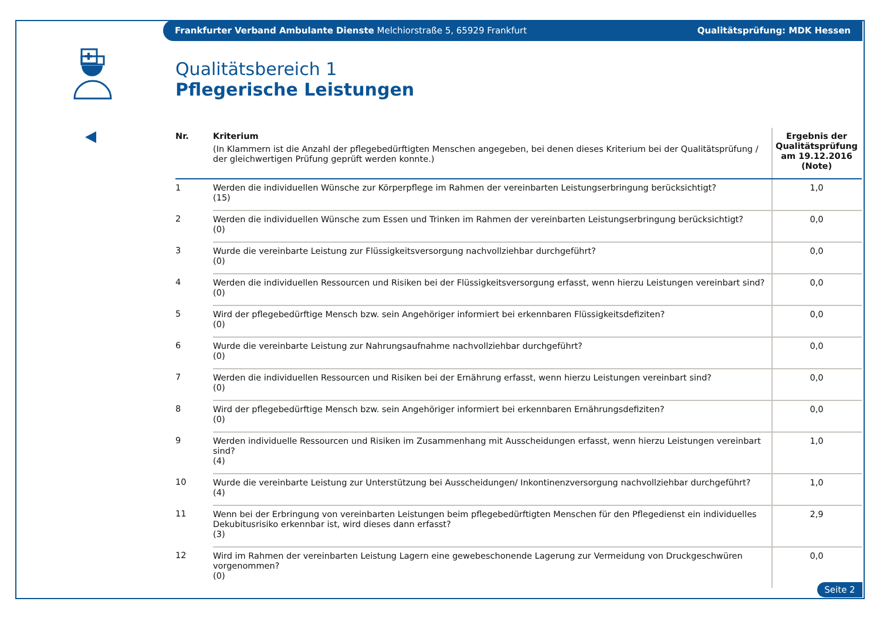Frankfurter Verband Ambulante Dienste Melchiorstraße 5, 65929 Frankfurt Qualitätsprüfung: MDK Hessen
Qualitätsbereich 1
Pflegerische Leistungen
| Nr. | Kriterium (In Klammern ist die Anzahl der pflegebedürftigten Menschen angegeben, bei denen dieses Kriterium bei der Qualitätsprüfung / der gleichwertigen Prüfung geprüft werden konnte.) | Ergebnis der Qualitätsprüfung am 19.12.2016 (Note) |
| --- | --- | --- |
| 1 | Werden die individuellen Wünsche zur Körperpflege im Rahmen der vereinbarten Leistungserbringung berücksichtigt? (15) | 1,0 |
| 2 | Werden die individuellen Wünsche zum Essen und Trinken im Rahmen der vereinbarten Leistungserbringung berücksichtigt? (0) | 0,0 |
| 3 | Wurde die vereinbarte Leistung zur Flüssigkeitsversorgung nachvollziehbar durchgeführt? (0) | 0,0 |
| 4 | Werden die individuellen Ressourcen und Risiken bei der Flüssigkeitsversorgung erfasst, wenn hierzu Leistungen vereinbart sind? (0) | 0,0 |
| 5 | Wird der pflegebedürftige Mensch bzw. sein Angehöriger informiert bei erkennbaren Flüssigkeitsdefiziten? (0) | 0,0 |
| 6 | Wurde die vereinbarte Leistung zur Nahrungsaufnahme nachvollziehbar durchgeführt? (0) | 0,0 |
| 7 | Werden die individuellen Ressourcen und Risiken bei der Ernährung erfasst, wenn hierzu Leistungen vereinbart sind? (0) | 0,0 |
| 8 | Wird der pflegebedürftige Mensch bzw. sein Angehöriger informiert bei erkennbaren Ernährungsdefiziten? (0) | 0,0 |
| 9 | Werden individuelle Ressourcen und Risiken im Zusammenhang mit Ausscheidungen erfasst, wenn hierzu Leistungen vereinbart sind? (4) | 1,0 |
| 10 | Wurde die vereinbarte Leistung zur Unterstützung bei Ausscheidungen/ Inkontinenzversorgung nachvollziehbar durchgeführt? (4) | 1,0 |
| 11 | Wenn bei der Erbringung von vereinbarten Leistungen beim pflegebedürftigten Menschen für den Pflegedienst ein individuelles Dekubitusrisiko erkennbar ist, wird dieses dann erfasst? (3) | 2,9 |
| 12 | Wird im Rahmen der vereinbarten Leistung Lagern eine gewebeschonende Lagerung zur Vermeidung von Druckgeschwüren vorgenommen? (0) | 0,0 |
Seite 2